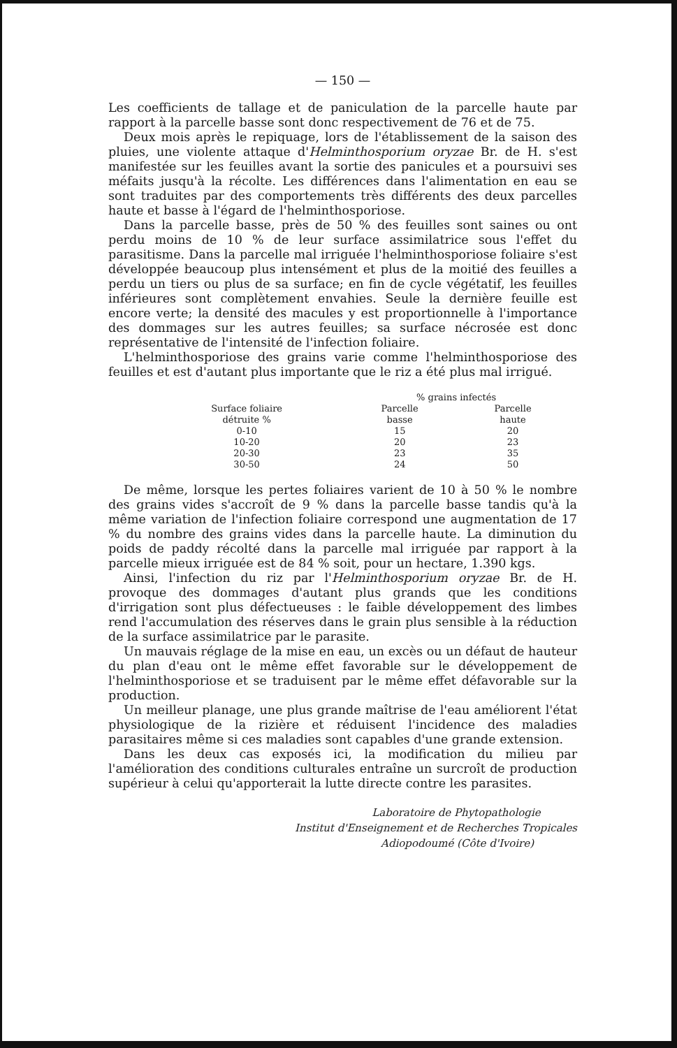— 150 —
Les coefficients de tallage et de paniculation de la parcelle haute par rapport à la parcelle basse sont donc respectivement de 76 et de 75.
Deux mois après le repiquage, lors de l'établissement de la saison des pluies, une violente attaque d'Helminthosporium oryzae Br. de H. s'est manifestée sur les feuilles avant la sortie des panicules et a poursuivi ses méfaits jusqu'à la récolte. Les différences dans l'alimentation en eau se sont traduites par des comportements très différents des deux parcelles haute et basse à l'égard de l'helminthosporiose.
Dans la parcelle basse, près de 50 % des feuilles sont saines ou ont perdu moins de 10 % de leur surface assimilatrice sous l'effet du parasitisme. Dans la parcelle mal irriguée l'helminthosporiose foliaire s'est développée beaucoup plus intensément et plus de la moitié des feuilles a perdu un tiers ou plus de sa surface; en fin de cycle végétatif, les feuilles inférieures sont complètement envahies. Seule la dernière feuille est encore verte; la densité des macules y est proportionnelle à l'importance des dommages sur les autres feuilles; sa surface nécrosée est donc représentative de l'intensité de l'infection foliaire.
L'helminthosporiose des grains varie comme l'helminthosporiose des feuilles et est d'autant plus importante que le riz a été plus mal irrigué.
| | % grains infectés | |
| --- | --- | --- |
| Surface foliaire détruite % | Parcelle basse | Parcelle haute |
| 0-10 | 15 | 20 |
| 10-20 | 20 | 23 |
| 20-30 | 23 | 35 |
| 30-50 | 24 | 50 |
De même, lorsque les pertes foliaires varient de 10 à 50 % le nombre des grains vides s'accroît de 9 % dans la parcelle basse tandis qu'à la même variation de l'infection foliaire correspond une augmentation de 17 % du nombre des grains vides dans la parcelle haute. La diminution du poids de paddy récolté dans la parcelle mal irriguée par rapport à la parcelle mieux irriguée est de 84 % soit, pour un hectare, 1.390 kgs.
Ainsi, l'infection du riz par l'Helminthosporium oryzae Br. de H. provoque des dommages d'autant plus grands que les conditions d'irrigation sont plus défectueuses : le faible développement des limbes rend l'accumulation des réserves dans le grain plus sensible à la réduction de la surface assimilatrice par le parasite.
Un mauvais réglage de la mise en eau, un excès ou un défaut de hauteur du plan d'eau ont le même effet favorable sur le développement de l'helminthosporiose et se traduisent par le même effet défavorable sur la production.
Un meilleur planage, une plus grande maîtrise de l'eau améliorent l'état physiologique de la rizière et réduisent l'incidence des maladies parasitaires même si ces maladies sont capables d'une grande extension.
Dans les deux cas exposés ici, la modification du milieu par l'amélioration des conditions culturales entraîne un surcroît de production supérieur à celui qu'apporterait la lutte directe contre les parasites.
Laboratoire de Phytopathologie
Institut d'Enseignement et de Recherches Tropicales
Adiopodoumé (Côte d'Ivoire)